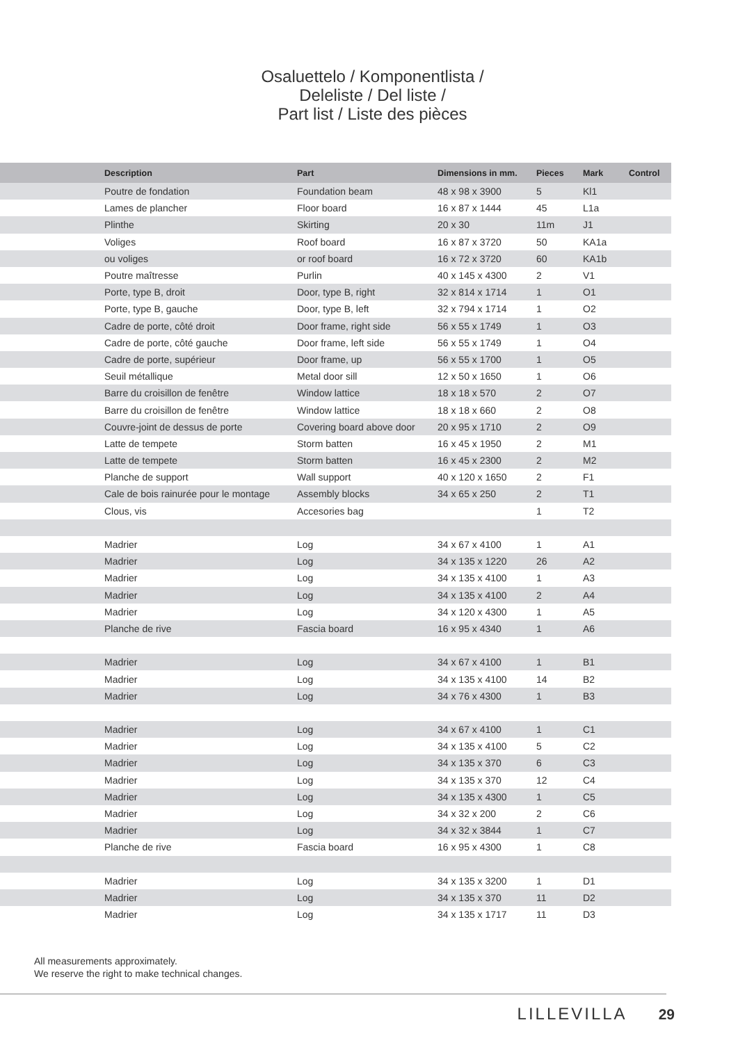Osaluettelo / Komponentlista /
Deleliste / Del liste /
Part list / Liste des pièces
| | Description | Part | Dimensions in mm. | Pieces | Mark | Control |
| --- | --- | --- | --- | --- | --- | --- |
| | Poutre de fondation | Foundation beam | 48 x 98 x 3900 | 5 | Kl1 | |
| | Lames de plancher | Floor board | 16 x 87 x 1444 | 45 | L1a | |
| | Plinthe | Skirting | 20 x 30 | 11m | J1 | |
| | Voliges | Roof board | 16 x 87 x 3720 | 50 | KA1a | |
| | ou voliges | or roof board | 16 x 72 x 3720 | 60 | KA1b | |
| | Poutre maîtresse | Purlin | 40 x 145 x 4300 | 2 | V1 | |
| | Porte, type B, droit | Door, type B, right | 32 x 814 x 1714 | 1 | O1 | |
| | Porte, type B, gauche | Door, type B, left | 32 x 794 x 1714 | 1 | O2 | |
| | Cadre de porte, côté droit | Door frame, right side | 56 x 55 x 1749 | 1 | O3 | |
| | Cadre de porte, côté gauche | Door frame, left side | 56 x 55 x 1749 | 1 | O4 | |
| | Cadre de porte, supérieur | Door frame, up | 56 x 55 x 1700 | 1 | O5 | |
| | Seuil métallique | Metal door sill | 12 x 50 x 1650 | 1 | O6 | |
| | Barre du croisillon de fenêtre | Window lattice | 18 x 18 x 570 | 2 | O7 | |
| | Barre du croisillon de fenêtre | Window lattice | 18 x 18 x 660 | 2 | O8 | |
| | Couvre-joint de dessus de porte | Covering board above door | 20 x 95 x 1710 | 2 | O9 | |
| | Latte de tempete | Storm batten | 16 x 45 x 1950 | 2 | M1 | |
| | Latte de tempete | Storm batten | 16 x 45 x 2300 | 2 | M2 | |
| | Planche de support | Wall support | 40 x 120 x 1650 | 2 | F1 | |
| | Cale de bois rainurée pour le montage | Assembly blocks | 34 x 65 x 250 | 2 | T1 | |
| | Clous, vis | Accesories bag | | 1 | T2 | |
| | Madrier | Log | 34 x 67 x 4100 | 1 | A1 | |
| | Madrier | Log | 34 x 135 x 1220 | 26 | A2 | |
| | Madrier | Log | 34 x 135 x 4100 | 1 | A3 | |
| | Madrier | Log | 34 x 135 x 4100 | 2 | A4 | |
| | Madrier | Log | 34 x 120 x 4300 | 1 | A5 | |
| | Planche de rive | Fascia board | 16 x 95 x 4340 | 1 | A6 | |
| | Madrier | Log | 34 x 67 x 4100 | 1 | B1 | |
| | Madrier | Log | 34 x 135 x 4100 | 14 | B2 | |
| | Madrier | Log | 34 x 76 x 4300 | 1 | B3 | |
| | Madrier | Log | 34 x 67 x 4100 | 1 | C1 | |
| | Madrier | Log | 34 x 135 x 4100 | 5 | C2 | |
| | Madrier | Log | 34 x 135 x 370 | 6 | C3 | |
| | Madrier | Log | 34 x 135 x 370 | 12 | C4 | |
| | Madrier | Log | 34 x 135 x 4300 | 1 | C5 | |
| | Madrier | Log | 34 x 32 x 200 | 2 | C6 | |
| | Madrier | Log | 34 x 32 x 3844 | 1 | C7 | |
| | Planche de rive | Fascia board | 16 x 95 x 4300 | 1 | C8 | |
| | Madrier | Log | 34 x 135 x 3200 | 1 | D1 | |
| | Madrier | Log | 34 x 135 x 370 | 11 | D2 | |
| | Madrier | Log | 34 x 135 x 1717 | 11 | D3 | |
All measurements approximately.
We reserve the right to make technical changes.
LILLEVILLA 29